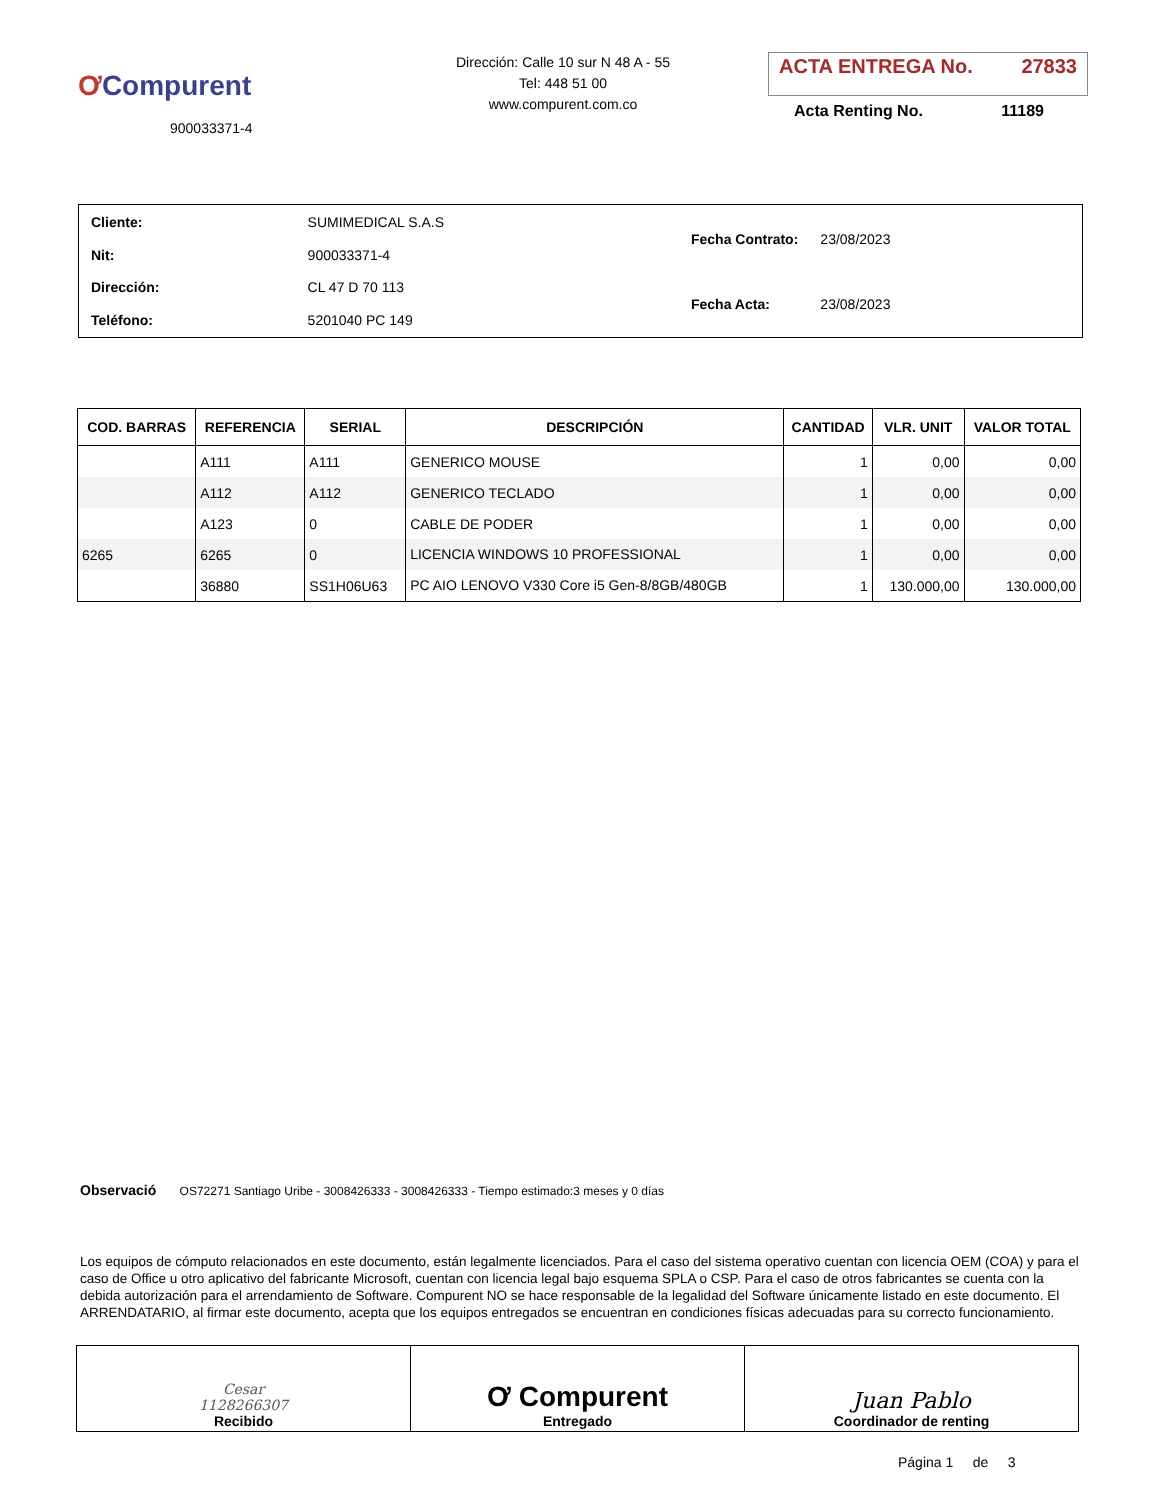ƠCompurent
900033371-4
Dirección: Calle 10 sur N 48 A - 55
Tel: 448 51 00
www.compurent.com.co
ACTA ENTREGA No. 27833
Acta Renting No. 11189
| Cliente: | SUMIMEDICAL S.A.S |
| Nit: | 900033371-4 |
| Dirección: | CL 47 D 70 113 |
| Teléfono: | 5201040 PC 149 |
| Fecha Contrato: | 23/08/2023 |
| Fecha Acta: | 23/08/2023 |
| COD. BARRAS | REFERENCIA | SERIAL | DESCRIPCIÓN | CANTIDAD | VLR. UNIT | VALOR TOTAL |
| --- | --- | --- | --- | --- | --- | --- |
| | A111 | A111 | GENERICO MOUSE | 1 | 0,00 | 0,00 |
| | A112 | A112 | GENERICO TECLADO | 1 | 0,00 | 0,00 |
| | A123 | 0 | CABLE DE PODER | 1 | 0,00 | 0,00 |
| 6265 | 6265 | 0 | LICENCIA WINDOWS 10 PROFESSIONAL | 1 | 0,00 | 0,00 |
| | 36880 | SS1H06U63 | PC AIO LENOVO V330 Core i5 Gen-8/8GB/480GB | 1 | 130.000,00 | 130.000,00 |
Observació OS72271 Santiago Uribe - 3008426333 - 3008426333 - Tiempo estimado:3 meses y 0 días
Los equipos de cómputo relacionados en este documento, están legalmente licenciados. Para el caso del sistema operativo cuentan con licencia OEM (COA) y para el caso de Office u otro aplicativo del fabricante Microsoft, cuentan con licencia legal bajo esquema SPLA o CSP. Para el caso de otros fabricantes se cuenta con la debida autorización para el arrendamiento de Software. Compurent NO se hace responsable de la legalidad del Software únicamente listado en este documento. El ARRENDATARIO, al firmar este documento, acepta que los equipos entregados se encuentran en condiciones físicas adecuadas para su correcto funcionamiento.
| Cesar 1128266307 Recibido | Ơ Compurent Entregado | Juan Pablo Coordinador de renting |
Página 1 de 3